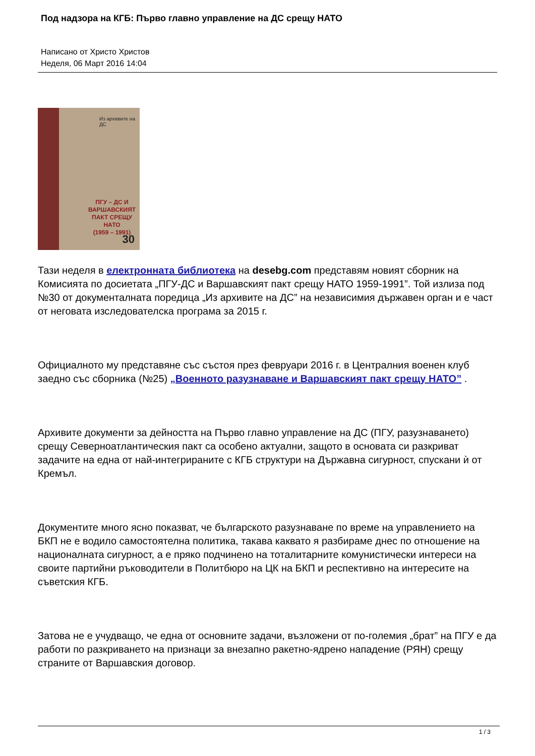Под надзора на КГБ: Първо главно управление на ДС срещу НАТО
Написано от Христо Христов
Неделя, 06 Март 2016 14:04
Из архивите на ДС
ПГУ – ДС И ВАРШАВСКИЯТ
ПАКТ СРЕЩУ НАТО
(1959 – 1991)
30
Тази неделя в електронната библиотека на desebg.com представям новият сборник на Комисията по досиетата „ПГУ-ДС и Варшавският пакт срещу НАТО 1959-1991”. Той излиза под №30 от документалната поредица „Из архивите на ДС” на независимия държавен орган и е част от неговата изследователска програма за 2015 г.
Официалното му представяне със състоя през февруари 2016 г. в Централния военен клуб заедно със сборника (№25) „Военното разузнаване и Варшавският пакт срещу НАТО” .
Архивите документи за дейността на Първо главно управление на ДС (ПГУ, разузнаването) срещу Северноатлантическия пакт са особено актуални, защото в основата си разкриват задачите на една от най-интегрираните с КГБ структури на Държавна сигурност, спускани ѝ от Кремъл.
Документите много ясно показват, че българското разузнаване по време на управлението на БКП не е водило самостоятелна политика, такава каквато я разбираме днес по отношение на националната сигурност, а е пряко подчинено на тоталитарните комунистически интереси на своите партийни ръководители в Политбюро на ЦК на БКП и респективно на интересите на съветския КГБ.
Затова не е учудващо, че една от основните задачи, възложени от по-големия „брат” на ПГУ е да работи по разкриването на признаци за внезапно ракетно-ядрено нападение (РЯН) срещу страните от Варшавския договор.
1 / 3